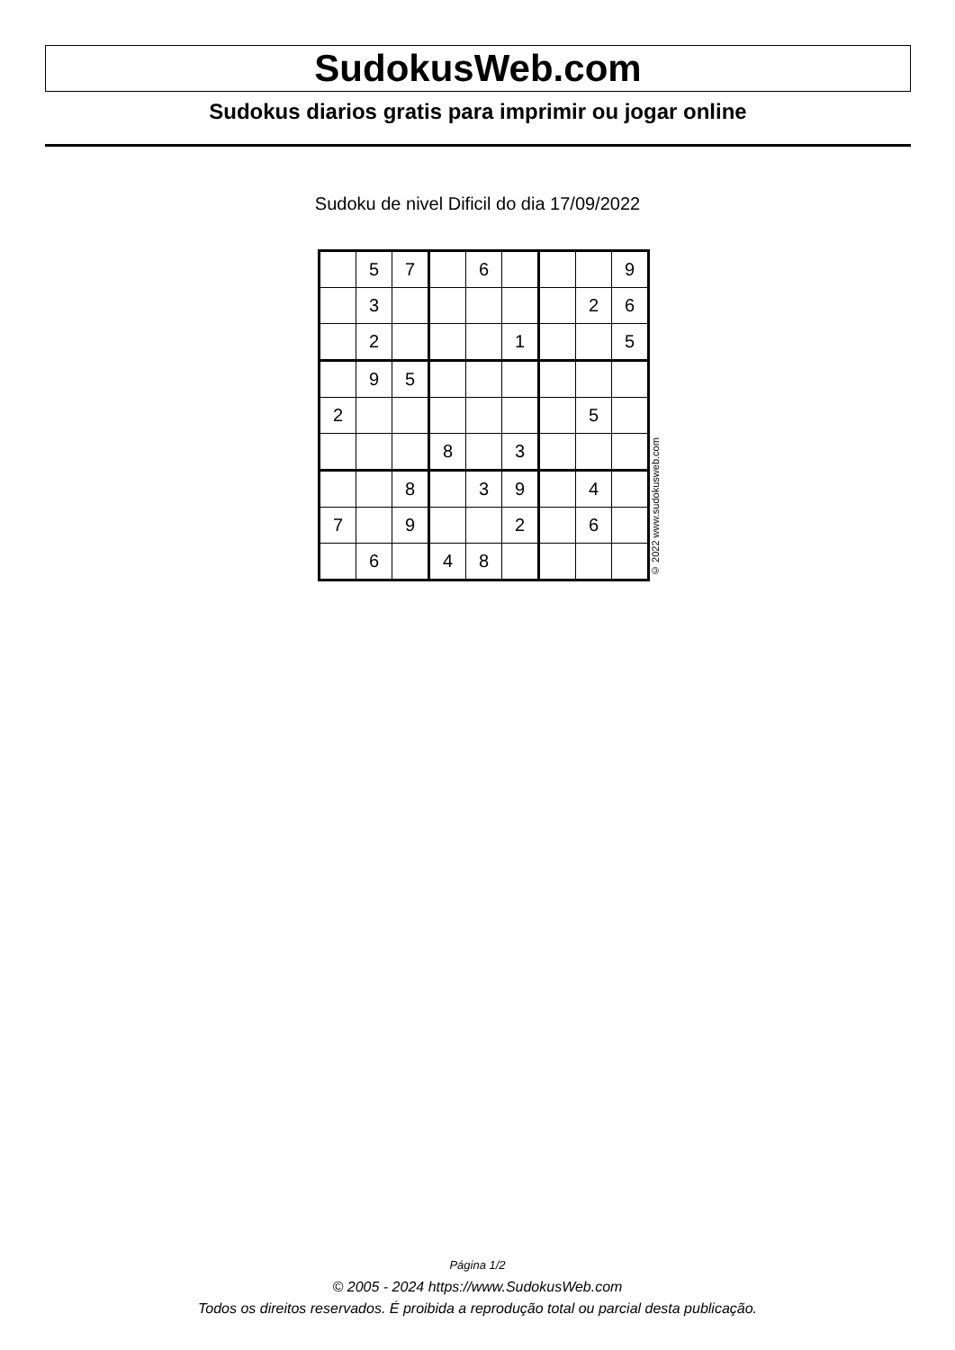SudokusWeb.com
Sudokus diarios gratis para imprimir ou jogar online
Sudoku de nivel Dificil do dia 17/09/2022
| | 5 | 7 | | 6 | | | | 9 |
| | 3 | | | | | | 2 | 6 |
| | 2 | | | | 1 | | | 5 |
| | 9 | 5 | | | | | | |
| 2 | | | | | | | 5 | |
| | | | 8 | | 3 | | | |
| | | 8 | | 3 | 9 | | 4 | |
| 7 | | 9 | | | 2 | | 6 | |
| | 6 | | 4 | 8 | | | | |
© 2022 www.sudokusweb.com
Página 1/2
© 2005 - 2024 https://www.SudokusWeb.com
Todos os direitos reservados. É proibida a reprodução total ou parcial desta publicação.